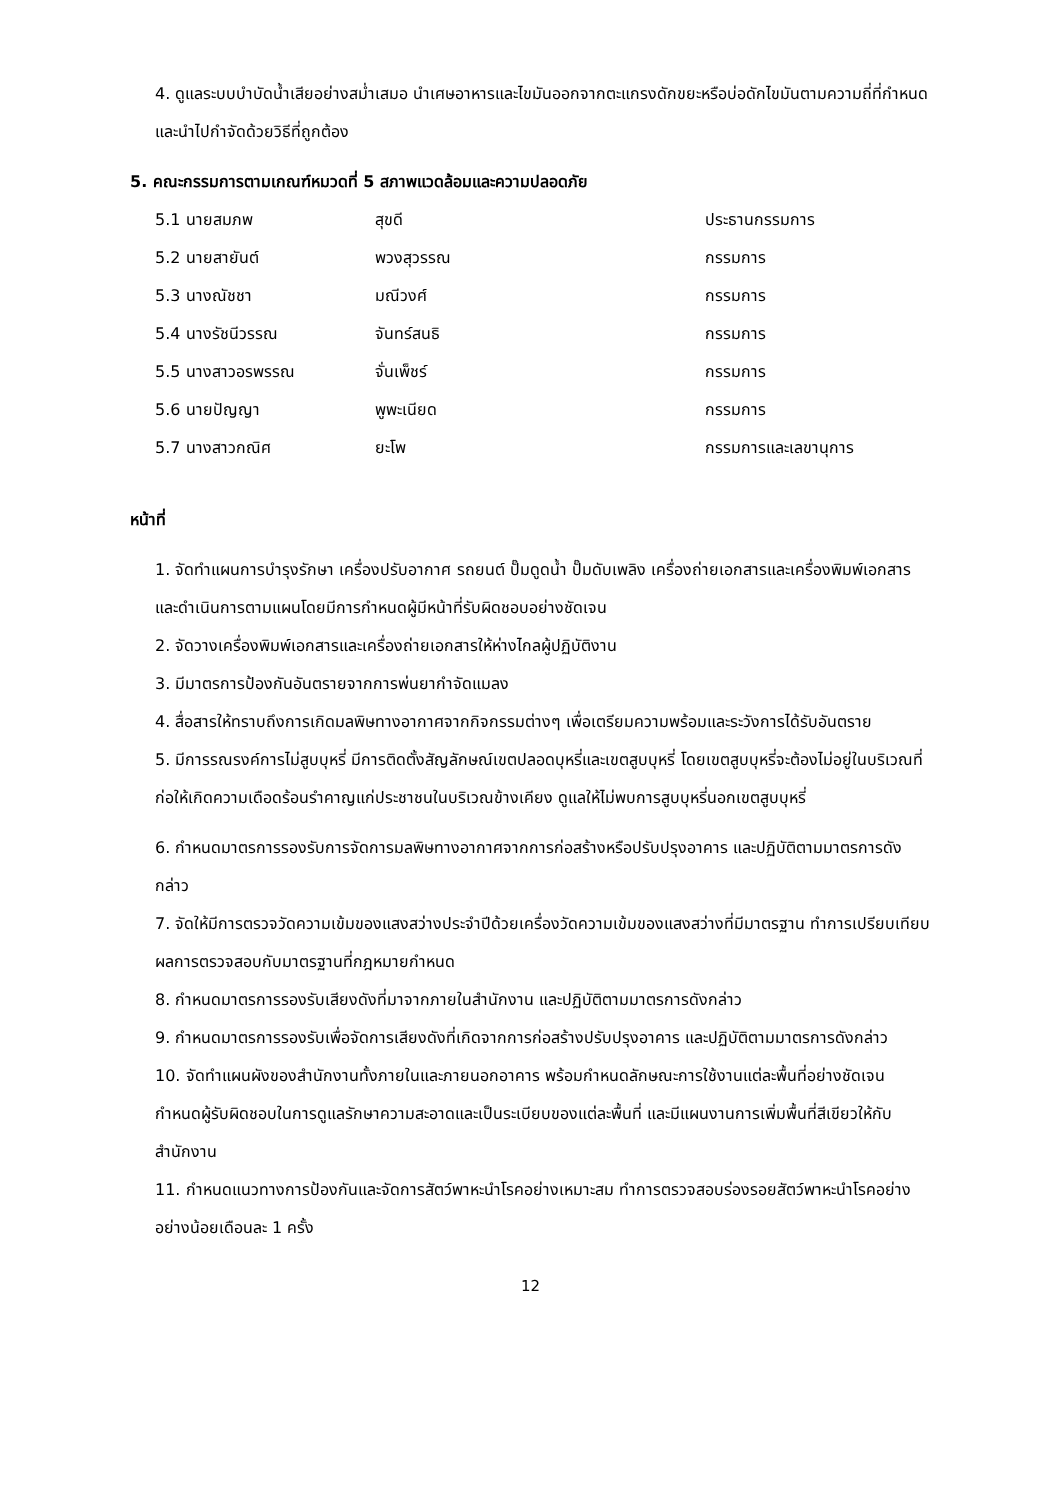4. ดูแลระบบบำบัดน้ำเสียอย่างสม่ำเสมอ นำเศษอาหารและไขมันออกจากตะแกรงดักขยะหรือบ่อดักไขมันตามความถี่ที่กำหนด และนำไปกำจัดด้วยวิธีที่ถูกต้อง
5. คณะกรรมการตามเกณฑ์หมวดที่ 5 สภาพแวดล้อมและความปลอดภัย
| 5.1 นายสมภพ | สุขดี | ประธานกรรมการ |
| 5.2 นายสายันต์ | พวงสุวรรณ | กรรมการ |
| 5.3 นางณัชชา | มณีวงศ์ | กรรมการ |
| 5.4 นางรัชนีวรรณ | จันทร์สนธิ | กรรมการ |
| 5.5 นางสาวอรพรรณ | จั่นเพ็ชร์ | กรรมการ |
| 5.6 นายปัญญา | พูพะเนียด | กรรมการ |
| 5.7 นางสาวกณิศ | ยะโพ | กรรมการและเลขานุการ |
หน้าที่
1. จัดทำแผนการบำรุงรักษา เครื่องปรับอากาศ รถยนต์ ปั๊มดูดน้ำ ปั๊มดับเพลิง เครื่องถ่ายเอกสารและเครื่องพิมพ์เอกสาร และดำเนินการตามแผนโดยมีการกำหนดผู้มีหน้าที่รับผิดชอบอย่างชัดเจน
2. จัดวางเครื่องพิมพ์เอกสารและเครื่องถ่ายเอกสารให้ห่างไกลผู้ปฏิบัติงาน
3. มีมาตรการป้องกันอันตรายจากการพ่นยากำจัดแมลง
4. สื่อสารให้ทราบถึงการเกิดมลพิษทางอากาศจากกิจกรรมต่างๆ เพื่อเตรียมความพร้อมและระวังการได้รับอันตราย
5. มีการรณรงค์การไม่สูบบุหรี่ มีการติดตั้งสัญลักษณ์เขตปลอดบุหรี่และเขตสูบบุหรี่ โดยเขตสูบบุหรี่จะต้องไม่อยู่ในบริเวณที่ก่อให้เกิดความเดือดร้อนรำคาญแก่ประชาชนในบริเวณข้างเคียง ดูแลให้ไม่พบการสูบบุหรี่นอกเขตสูบบุหรี่
6. กำหนดมาตรการรองรับการจัดการมลพิษทางอากาศจากการก่อสร้างหรือปรับปรุงอาคาร และปฏิบัติตามมาตรการดังกล่าว
7. จัดให้มีการตรวจวัดความเข้มของแสงสว่างประจำปีด้วยเครื่องวัดความเข้มของแสงสว่างที่มีมาตรฐาน ทำการเปรียบเทียบผลการตรวจสอบกับมาตรฐานที่กฎหมายกำหนด
8. กำหนดมาตรการรองรับเสียงดังที่มาจากภายในสำนักงาน และปฏิบัติตามมาตรการดังกล่าว
9. กำหนดมาตรการรองรับเพื่อจัดการเสียงดังที่เกิดจากการก่อสร้างปรับปรุงอาคาร และปฏิบัติตามมาตรการดังกล่าว
10. จัดทำแผนผังของสำนักงานทั้งภายในและภายนอกอาคาร พร้อมกำหนดลักษณะการใช้งานแต่ละพื้นที่อย่างชัดเจน กำหนดผู้รับผิดชอบในการดูแลรักษาความสะอาดและเป็นระเบียบของแต่ละพื้นที่ และมีแผนงานการเพิ่มพื้นที่สีเขียวให้กับสำนักงาน
11. กำหนดแนวทางการป้องกันและจัดการสัตว์พาหะนำโรคอย่างเหมาะสม ทำการตรวจสอบร่องรอยสัตว์พาหะนำโรคอย่างอย่างน้อยเดือนละ 1 ครั้ง
12